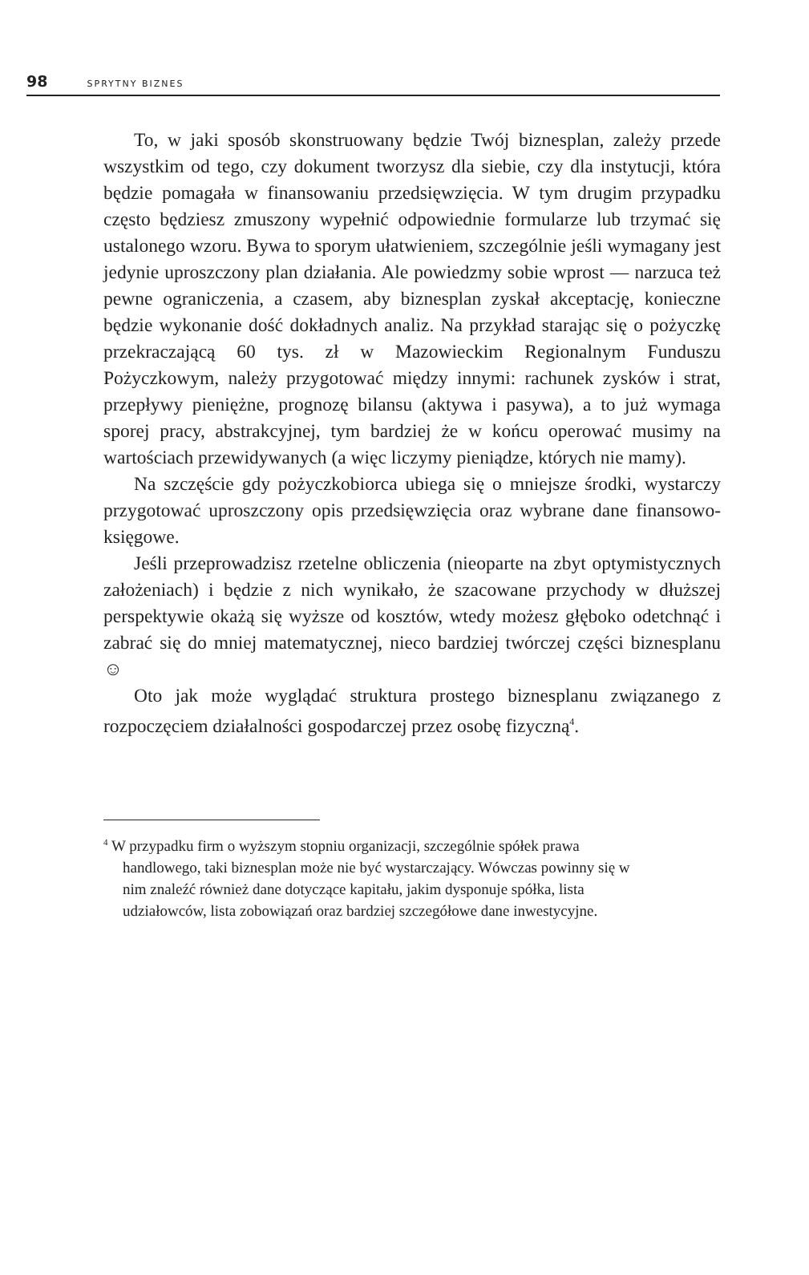98 SPRYTNY BIZNES
To, w jaki sposób skonstruowany będzie Twój biznesplan, zależy przede wszystkim od tego, czy dokument tworzysz dla siebie, czy dla instytucji, która będzie pomagała w finansowaniu przedsięwzię­cia. W tym drugim przypadku często będziesz zmuszony wypełnić odpowiednie formularze lub trzymać się ustalonego wzoru. Bywa to sporym ułatwieniem, szczególnie jeśli wymagany jest jedynie uprosz­czony plan działania. Ale powiedzmy sobie wprost — narzuca też pewne ograniczenia, a czasem, aby biznesplan zyskał akceptację, konieczne będzie wykonanie dość dokładnych analiz. Na przykład starając się o pożyczkę przekraczającą 60 tys. zł w Mazowieckim Regionalnym Funduszu Pożyczkowym, należy przygotować między innymi: rachunek zysków i strat, przepływy pieniężne, prognozę bi­lansu (aktywa i pasywa), a to już wymaga sporej pracy, abstrakcyjnej, tym bardziej że w końcu operować musimy na wartościach przewi­dywanych (a więc liczymy pieniądze, których nie mamy).
Na szczęście gdy pożyczkobiorca ubiega się o mniejsze środki, wystarczy przygotować uproszczony opis przedsięwzięcia oraz wy­brane dane finansowo-księgowe.
Jeśli przeprowadzisz rzetelne obliczenia (nieoparte na zbyt opty­mistycznych założeniach) i będzie z nich wynikało, że szacowane przychody w dłuższej perspektywie okażą się wyższe od kosztów, wtedy możesz głęboko odetchnąć i zabrać się do mniej matematycz­nej, nieco bardziej twórczej części biznesplanu ☺
Oto jak może wyglądać struktura prostego biznesplanu związane­go z rozpoczęciem działalności gospodarczej przez osobę fizyczną<sup>4</sup>.
<sup>4</sup> W przypadku firm o wyższym stopniu organizacji, szczególnie spółek prawa handlowego, taki biznesplan może nie być wystarczający. Wówczas powinny się w nim znaleźć również dane dotyczące kapitału, jakim dysponuje spółka, lista udziałowców, lista zobowiązań oraz bardziej szczegółowe dane inwestycyjne.